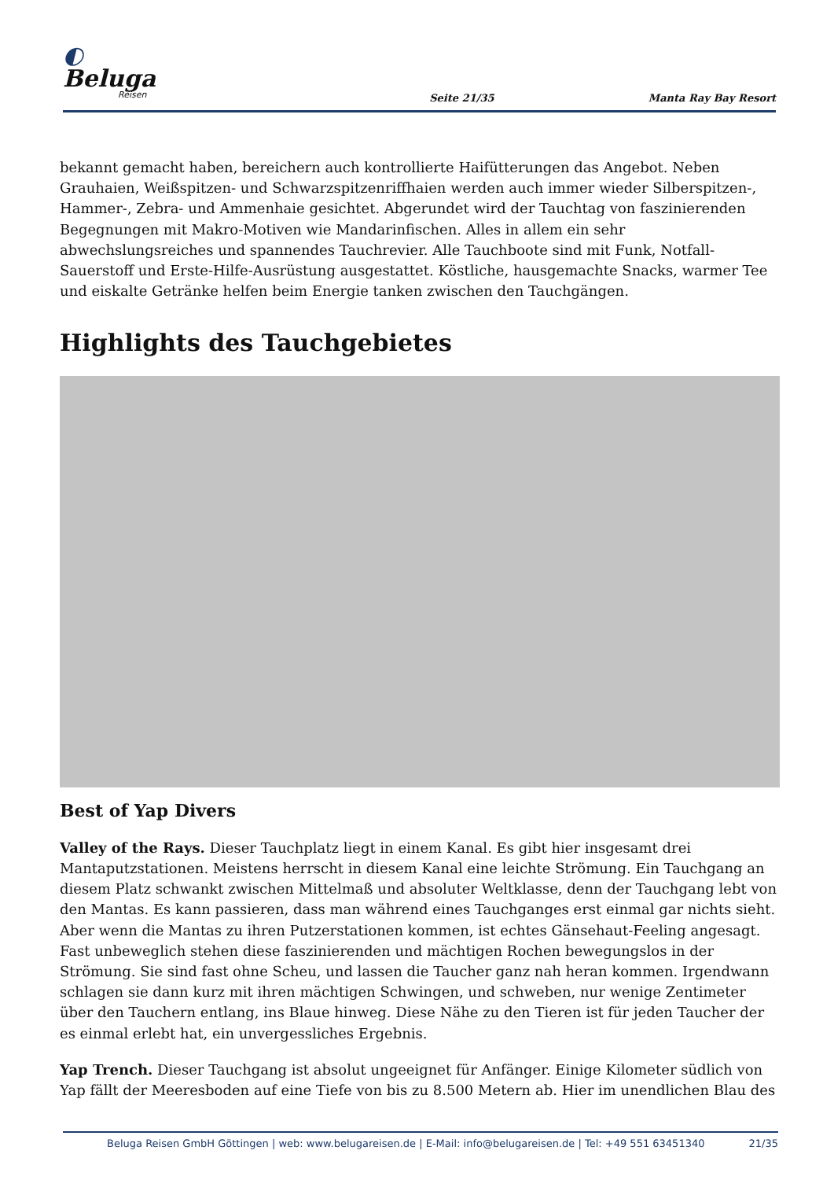◐ Beluga
Reisen
Seite 21/35
Manta Ray Bay Resort
bekannt gemacht haben, bereichern auch kontrollierte Haifütterungen das Angebot. Neben Grauhaien, Weißspitzen- und Schwarzspitzenriffhaien werden auch immer wieder Silberspitzen-, Hammer-, Zebra- und Ammenhaie gesichtet. Abgerundet wird der Tauchtag von faszinierenden Begegnungen mit Makro-Motiven wie Mandarinfischen. Alles in allem ein sehr abwechslungsreiches und spannendes Tauchrevier. Alle Tauchboote sind mit Funk, Notfall-Sauerstoff und Erste-Hilfe-Ausrüstung ausgestattet. Köstliche, hausgemachte Snacks, warmer Tee und eiskalte Getränke helfen beim Energie tanken zwischen den Tauchgängen.
Highlights des Tauchgebietes
Best of Yap Divers
Valley of the Rays. Dieser Tauchplatz liegt in einem Kanal. Es gibt hier insgesamt drei Mantaputzstationen. Meistens herrscht in diesem Kanal eine leichte Strömung. Ein Tauchgang an diesem Platz schwankt zwischen Mittelmaß und absoluter Weltklasse, denn der Tauchgang lebt von den Mantas. Es kann passieren, dass man während eines Tauchganges erst einmal gar nichts sieht. Aber wenn die Mantas zu ihren Putzerstationen kommen, ist echtes Gänsehaut-Feeling angesagt. Fast unbeweglich stehen diese faszinierenden und mächtigen Rochen bewegungslos in der Strömung. Sie sind fast ohne Scheu, und lassen die Taucher ganz nah heran kommen. Irgendwann schlagen sie dann kurz mit ihren mächtigen Schwingen, und schweben, nur wenige Zentimeter über den Tauchern entlang, ins Blaue hinweg. Diese Nähe zu den Tieren ist für jeden Taucher der es einmal erlebt hat, ein unvergessliches Ergebnis.
Yap Trench. Dieser Tauchgang ist absolut ungeeignet für Anfänger. Einige Kilometer südlich von Yap fällt der Meeresboden auf eine Tiefe von bis zu 8.500 Metern ab. Hier im unendlichen Blau des
Beluga Reisen GmbH Göttingen | web: www.belugareisen.de | E-Mail: info@belugareisen.de | Tel: +49 551 63451340 21/35